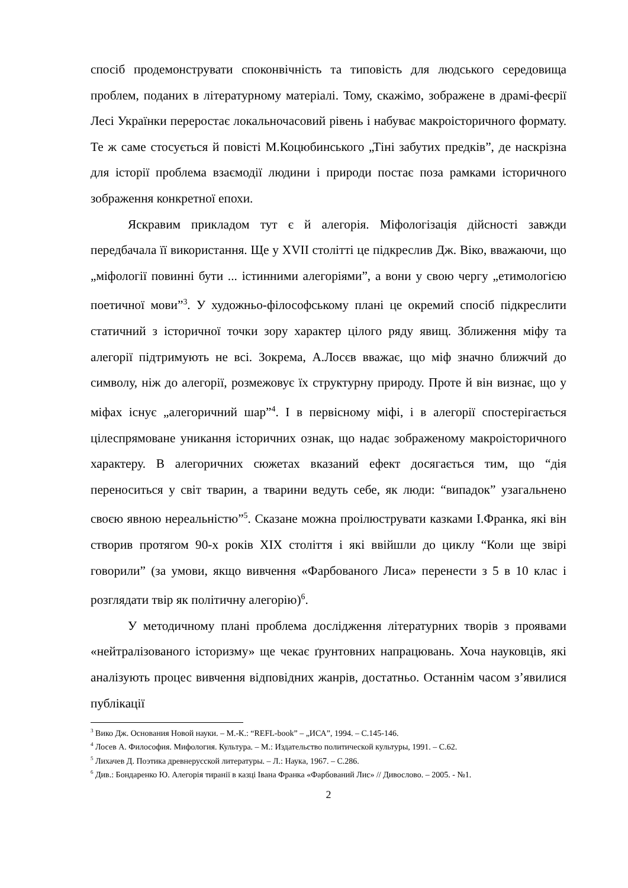спосіб продемонструвати споконвічність та типовість для людського середовища проблем, поданих в літературному матеріалі. Тому, скажімо, зображене в драмі-феєрії Лесі Українки переростає локальночасовий рівень і набуває макроісторичного формату. Те ж саме стосується й повісті М.Коцюбинського „Тіні забутих предків”, де наскрізна для історії проблема взаємодії людини і природи постає поза рамками історичного зображення конкретної епохи.
Яскравим прикладом тут є й алегорія. Міфологізація дійсності завжди передбачала її використання. Ще у XVII столітті це підкреслив Дж. Віко, вважаючи, що „міфології повинні бути ... істинними алегоріями”, а вони у свою чергу „етимологією поетичної мови”<sup>3</sup>. У художньо-філософському плані це окремий спосіб підкреслити статичний з історичної точки зору характер цілого ряду явищ. Зближення міфу та алегорії підтримують не всі. Зокрема, А.Лосєв вважає, що міф значно ближчий до символу, ніж до алегорії, розмежовує їх структурну природу. Проте й він визнає, що у міфах існує „алегоричний шар”<sup>4</sup>. І в первісному міфі, і в алегорії спостерігається цілеспрямоване уникання історичних ознак, що надає зображеному макроісторичного характеру. В алегоричних сюжетах вказаний ефект досягається тим, що “дія переноситься у світ тварин, а тварини ведуть себе, як люди: “випадок” узагальнено своєю явною нереальністю”<sup>5</sup>. Сказане можна проілюструвати казками І.Франка, які він створив протягом 90-х років XIX століття і які ввійшли до циклу “Коли ще звірі говорили” (за умови, якщо вивчення «Фарбованого Лиса» перенести з 5 в 10 клас і розглядати твір як політичну алегорію)<sup>6</sup>.
У методичному плані проблема дослідження літературних творів з проявами «нейтралізованого історизму» ще чекає ґрунтовних напрацювань. Хоча науковців, які аналізують процес вивчення відповідних жанрів, достатньо. Останнім часом з’явилися публікації
<sup>3</sup> Вико Дж. Основания Новой науки. – М.-К.: “REFL-book” – „ИСА”, 1994. – С.145-146.
<sup>4</sup> Лосев А. Философия. Мифология. Культура. – М.: Издательство политической культуры, 1991. – С.62.
<sup>5</sup> Лихачев Д. Поэтика древнерусской литературы. – Л.: Наука, 1967. – С.286.
<sup>6</sup> Див.: Бондаренко Ю. Алегорія тиранії в казці Івана Франка «Фарбований Лис» // Дивослово. – 2005. - №1.
2